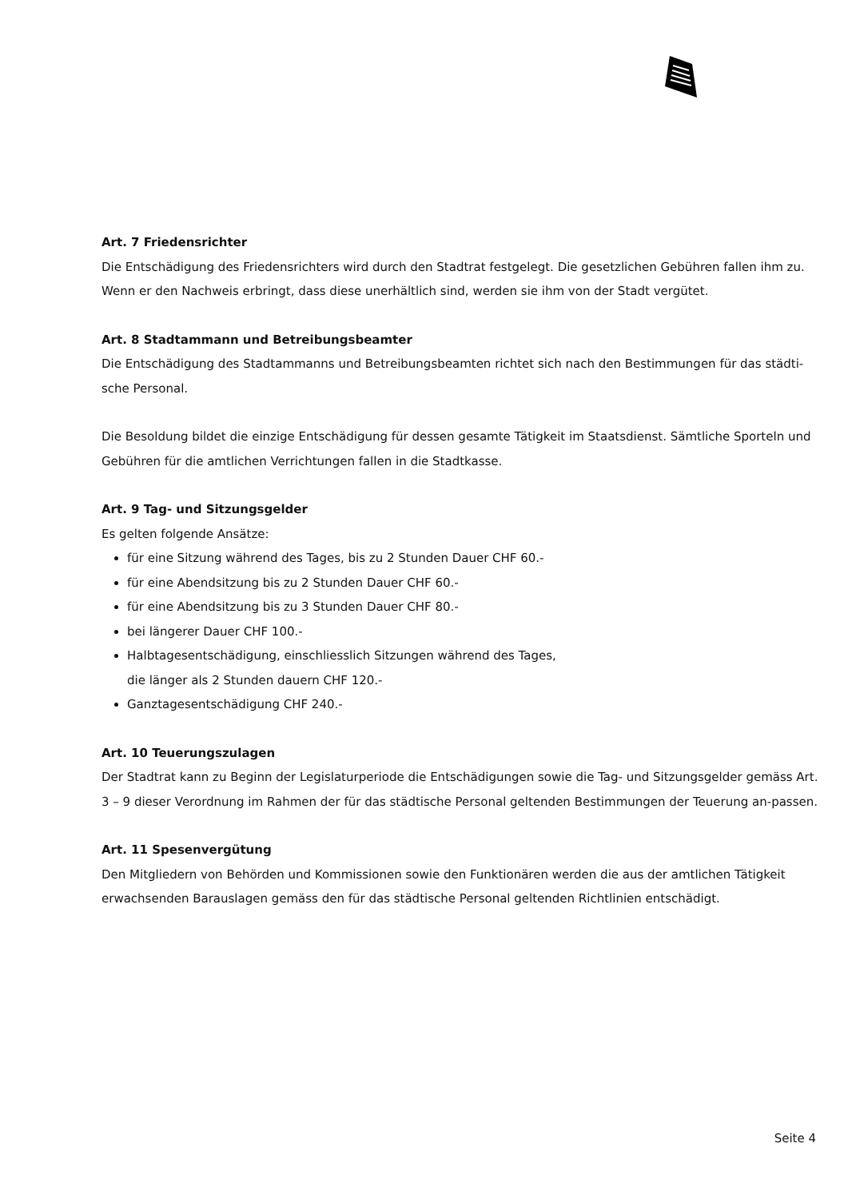Art. 7 Friedensrichter
Die Entschädigung des Friedensrichters wird durch den Stadtrat festgelegt. Die gesetzlichen Gebühren fallen ihm zu. Wenn er den Nachweis erbringt, dass diese unerhältlich sind, werden sie ihm von der Stadt vergütet.
Art. 8 Stadtammann und Betreibungsbeamter
Die Entschädigung des Stadtammanns und Betreibungsbeamten richtet sich nach den Bestimmungen für das städti-sche Personal.
Die Besoldung bildet die einzige Entschädigung für dessen gesamte Tätigkeit im Staatsdienst. Sämtliche Sporteln und Gebühren für die amtlichen Verrichtungen fallen in die Stadtkasse.
Art. 9 Tag- und Sitzungsgelder
Es gelten folgende Ansätze:
für eine Sitzung während des Tages, bis zu 2 Stunden Dauer CHF 60.-
für eine Abendsitzung bis zu 2 Stunden Dauer CHF 60.-
für eine Abendsitzung bis zu 3 Stunden Dauer CHF 80.-
bei längerer Dauer CHF 100.-
Halbtagesentschädigung, einschliesslich Sitzungen während des Tages,
die länger als 2 Stunden dauern CHF 120.-
Ganztagesentschädigung CHF 240.-
Art. 10 Teuerungszulagen
Der Stadtrat kann zu Beginn der Legislaturperiode die Entschädigungen sowie die Tag- und Sitzungsgelder gemäss Art. 3 – 9 dieser Verordnung im Rahmen der für das städtische Personal geltenden Bestimmungen der Teuerung an-passen.
Art. 11 Spesenvergütung
Den Mitgliedern von Behörden und Kommissionen sowie den Funktionären werden die aus der amtlichen Tätigkeit erwachsenden Barauslagen gemäss den für das städtische Personal geltenden Richtlinien entschädigt.
Seite 4